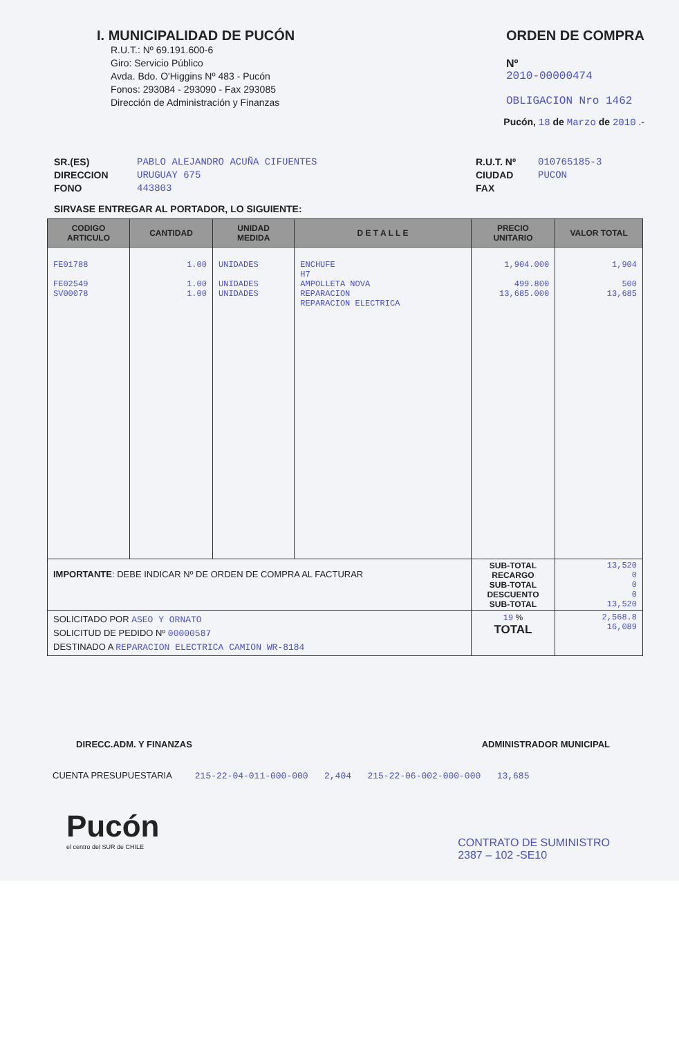I. MUNICIPALIDAD DE PUCÓN
R.U.T.: Nº 69.191.600-6
Giro: Servicio Público
Avda. Bdo. O'Higgins Nº 483 - Pucón
Fonos: 293084 - 293090 - Fax 293085
Dirección de Administración y Finanzas
ORDEN DE COMPRA
Nº
2010-00000474
OBLIGACION Nro 1462
Pucón, 18 de Marzo de 2010 .-
SR.(ES)
DIRECCION
FONO
PABLO ALEJANDRO ACUÑA CIFUENTES
URUGUAY 675
443803
R.U.T. Nº
CIUDAD
FAX
010765185-3
PUCON
SIRVASE ENTREGAR AL PORTADOR, LO SIGUIENTE:
| CODIGO ARTICULO | CANTIDAD | UNIDAD MEDIDA | D E T A L L E | PRECIO UNITARIO | VALOR TOTAL |
| --- | --- | --- | --- | --- | --- |
| FE01788 FE02549 SV00078 | 1.00 1.00 1.00 | UNIDADES UNIDADES UNIDADES | ENCHUFE H7 AMPOLLETA NOVA REPARACION REPARACION ELECTRICA | 1,904.000 499.800 13,685.000 | 1,904 500 13,685 |
| IMPORTANTE : DEBE INDICAR Nº DE ORDEN DE COMPRA AL FACTURAR | | | | SUB-TOTAL RECARGO SUB-TOTAL DESCUENTO SUB-TOTAL | 13,520 0 0 0 13,520 |
| SOLICITADO POR ASEO Y ORNATO SOLICITUD DE PEDIDO Nº 00000587 DESTINADO A REPARACION ELECTRICA CAMION WR-8184 | | | | 19 % TOTAL | 2,568.8 16,089 |
DIRECC.ADM. Y FINANZAS ADMINISTRADOR MUNICIPAL
CUENTA PRESUPUESTARIA 215-22-04-011-000-000 2,404 215-22-06-002-000-000 13,685
Pucón
el centro del SUR de CHILE
CONTRATO DE SUMINISTRO
2387 – 102 -SE10